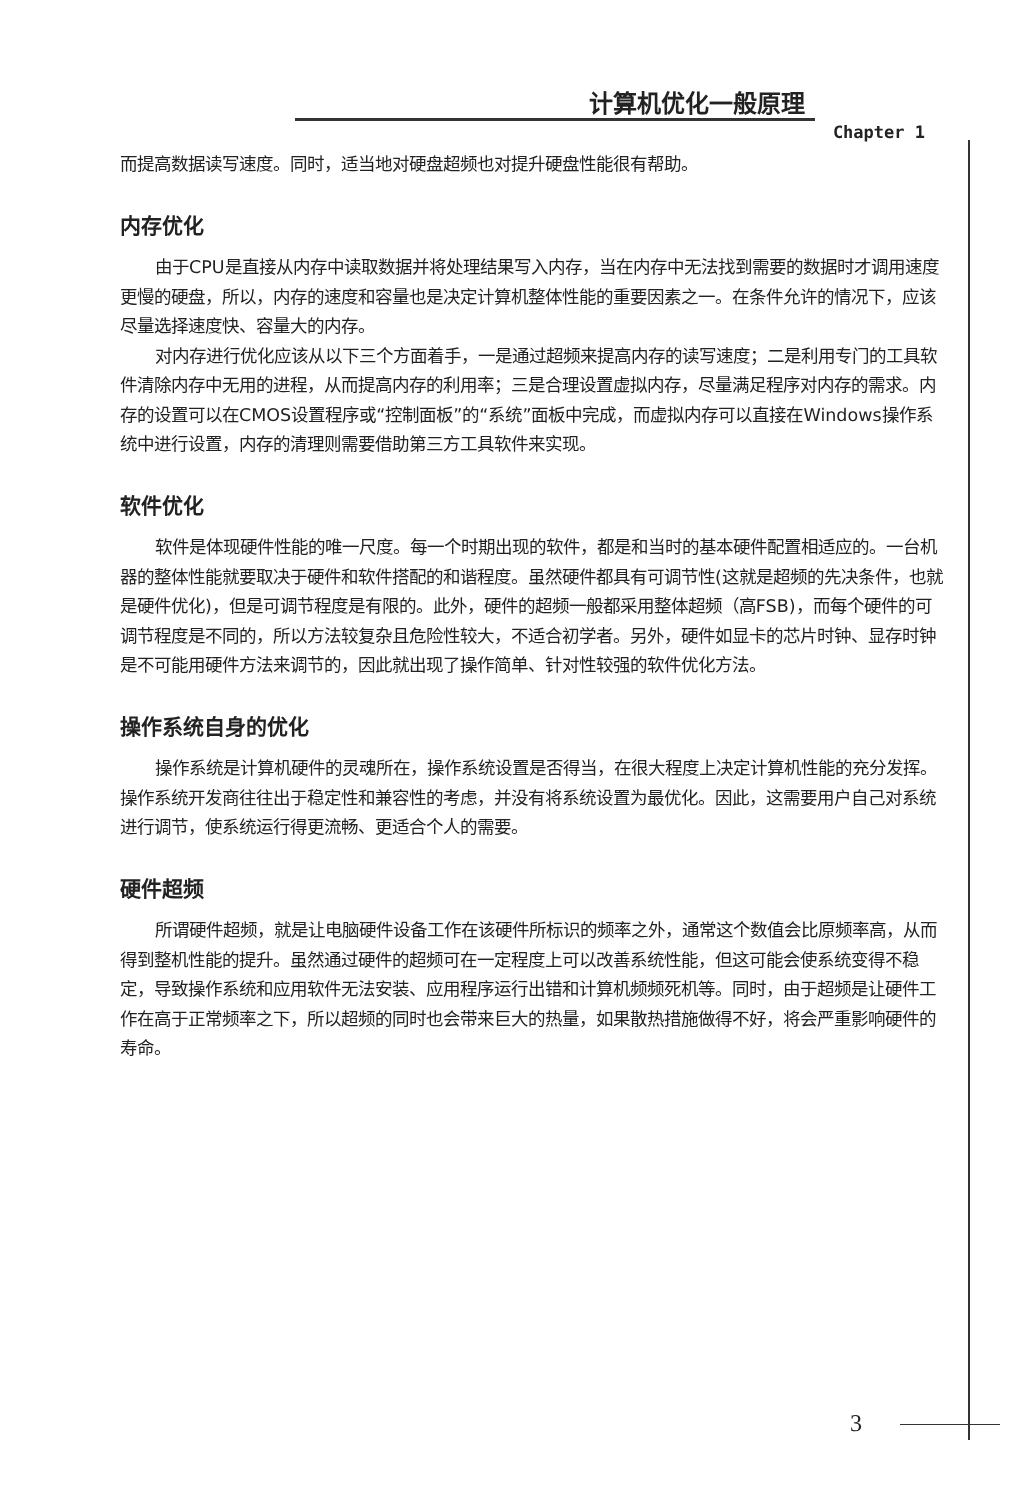计算机优化一般原理
Chapter 1
而提高数据读写速度。同时，适当地对硬盘超频也对提升硬盘性能很有帮助。
内存优化
由于CPU是直接从内存中读取数据并将处理结果写入内存，当在内存中无法找到需要的数据时才调用速度更慢的硬盘，所以，内存的速度和容量也是决定计算机整体性能的重要因素之一。在条件允许的情况下，应该尽量选择速度快、容量大的内存。
对内存进行优化应该从以下三个方面着手，一是通过超频来提高内存的读写速度；二是利用专门的工具软件清除内存中无用的进程，从而提高内存的利用率；三是合理设置虚拟内存，尽量满足程序对内存的需求。内存的设置可以在CMOS设置程序或“控制面板”的“系统”面板中完成，而虚拟内存可以直接在Windows操作系统中进行设置，内存的清理则需要借助第三方工具软件来实现。
软件优化
软件是体现硬件性能的唯一尺度。每一个时期出现的软件，都是和当时的基本硬件配置相适应的。一台机器的整体性能就要取决于硬件和软件搭配的和谐程度。虽然硬件都具有可调节性(这就是超频的先决条件，也就是硬件优化)，但是可调节程度是有限的。此外，硬件的超频一般都采用整体超频（高FSB)，而每个硬件的可调节程度是不同的，所以方法较复杂且危险性较大，不适合初学者。另外，硬件如显卡的芯片时钟、显存时钟是不可能用硬件方法来调节的，因此就出现了操作简单、针对性较强的软件优化方法。
操作系统自身的优化
操作系统是计算机硬件的灵魂所在，操作系统设置是否得当，在很大程度上决定计算机性能的充分发挥。操作系统开发商往往出于稳定性和兼容性的考虑，并没有将系统设置为最优化。因此，这需要用户自己对系统进行调节，使系统运行得更流畅、更适合个人的需要。
硬件超频
所谓硬件超频，就是让电脑硬件设备工作在该硬件所标识的频率之外，通常这个数值会比原频率高，从而得到整机性能的提升。虽然通过硬件的超频可在一定程度上可以改善系统性能，但这可能会使系统变得不稳定，导致操作系统和应用软件无法安装、应用程序运行出错和计算机频频死机等。同时，由于超频是让硬件工作在高于正常频率之下，所以超频的同时也会带来巨大的热量，如果散热措施做得不好，将会严重影响硬件的寿命。
3